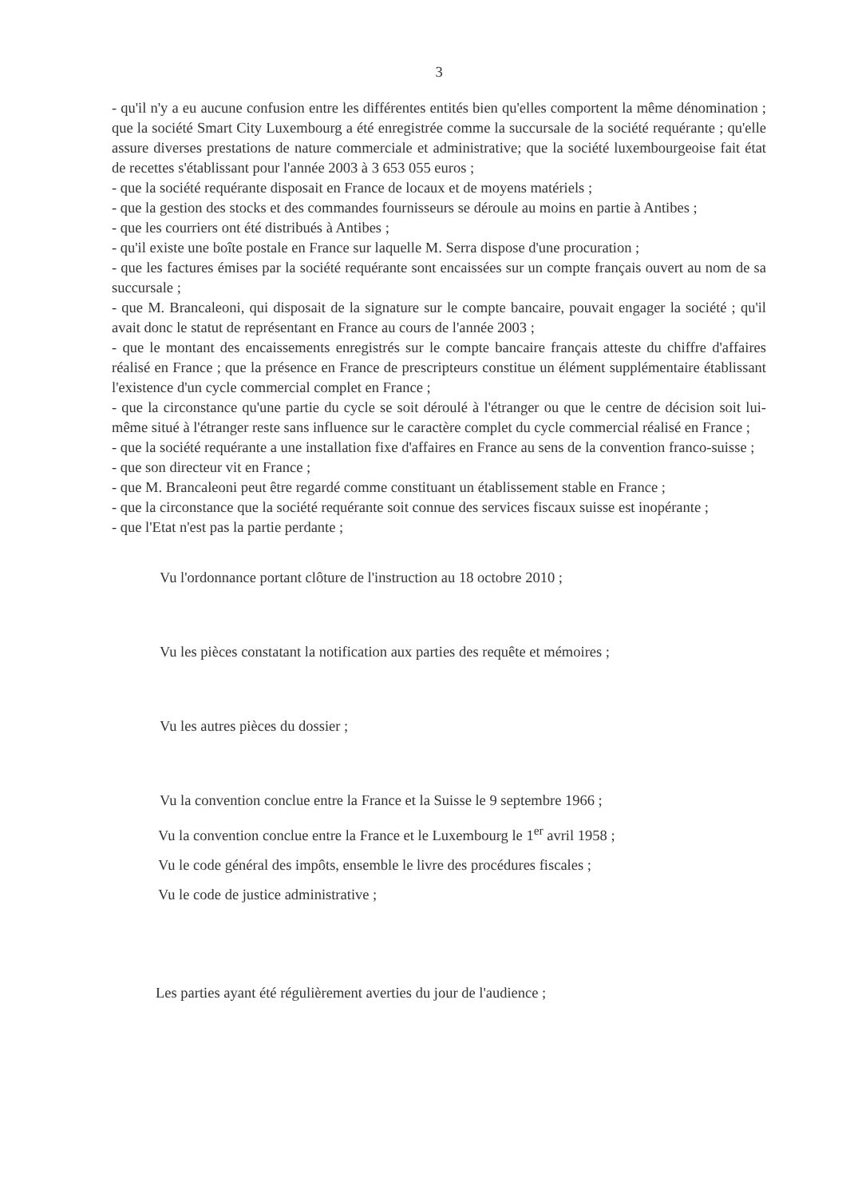3
- qu'il n'y a eu aucune confusion entre les différentes entités bien qu'elles comportent la même dénomination ; que la société Smart City Luxembourg a été enregistrée comme la succursale de la société requérante ; qu'elle assure diverses prestations de nature commerciale et administrative; que la société luxembourgeoise fait état de recettes s'établissant pour l'année 2003 à 3 653 055 euros ;
- que la société requérante disposait en France de locaux et de moyens matériels ;
- que la gestion des stocks et des commandes fournisseurs se déroule au moins en partie à Antibes ;
- que les courriers ont été distribués à Antibes ;
- qu'il existe une boîte postale en France sur laquelle M. Serra dispose d'une procuration ;
- que les factures émises par la société requérante sont encaissées sur un compte français ouvert au nom de sa succursale ;
- que M. Brancaleoni, qui disposait de la signature sur le compte bancaire, pouvait engager la société ; qu'il avait donc le statut de représentant en France au cours de l'année 2003 ;
- que le montant des encaissements enregistrés sur le compte bancaire français atteste du chiffre d'affaires réalisé en France ; que la présence en France de prescripteurs constitue un élément supplémentaire établissant l'existence d'un cycle commercial complet en France ;
- que la circonstance qu'une partie du cycle se soit déroulé à l'étranger ou que le centre de décision soit lui-même situé à l'étranger reste sans influence sur le caractère complet du cycle commercial réalisé en France ;
- que la société requérante a une installation fixe d'affaires en France au sens de la convention franco-suisse ;
- que son directeur vit en France ;
- que M. Brancaleoni peut être regardé comme constituant un établissement stable en France ;
- que la circonstance que la société requérante soit connue des services fiscaux suisse est inopérante ;
- que l'Etat n'est pas la partie perdante ;
Vu l'ordonnance portant clôture de l'instruction au 18 octobre 2010 ;
Vu les pièces constatant la notification aux parties des requête et mémoires ;
Vu les autres pièces du dossier ;
Vu la convention conclue entre la France et la Suisse le 9 septembre 1966 ;
Vu la convention conclue entre la France et le Luxembourg le 1<sup>er</sup> avril 1958 ;
Vu le code général des impôts, ensemble le livre des procédures fiscales ;
Vu le code de justice administrative ;
Les parties ayant été régulièrement averties du jour de l'audience ;